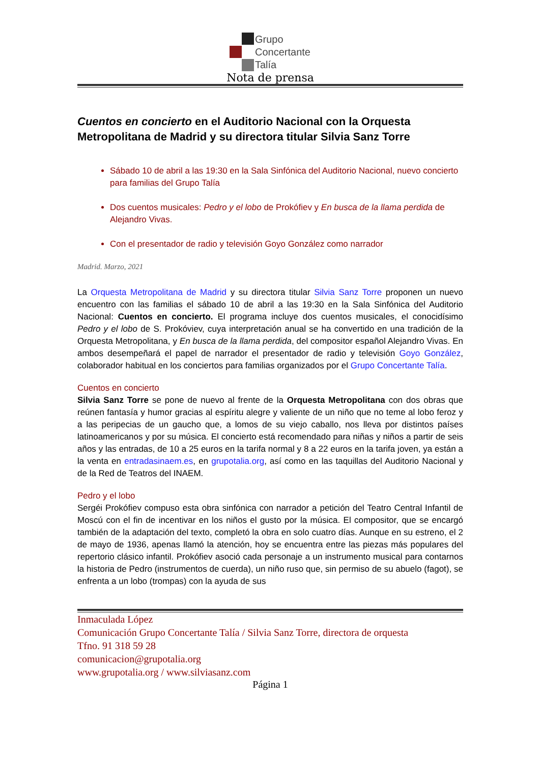Grupo
Concertante
Talía
Nota de prensa
Cuentos en concierto en el Auditorio Nacional con la Orquesta Metropolitana de Madrid y su directora titular Silvia Sanz Torre
Sábado 10 de abril a las 19:30 en la Sala Sinfónica del Auditorio Nacional, nuevo concierto para familias del Grupo Talía
Dos cuentos musicales: Pedro y el lobo de Prokófiev y En busca de la llama perdida de Alejandro Vivas.
Con el presentador de radio y televisión Goyo González como narrador
Madrid. Marzo, 2021
La Orquesta Metropolitana de Madrid y su directora titular Silvia Sanz Torre proponen un nuevo encuentro con las familias el sábado 10 de abril a las 19:30 en la Sala Sinfónica del Auditorio Nacional: Cuentos en concierto. El programa incluye dos cuentos musicales, el conocidísimo Pedro y el lobo de S. Prokóviev, cuya interpretación anual se ha convertido en una tradición de la Orquesta Metropolitana, y En busca de la llama perdida, del compositor español Alejandro Vivas. En ambos desempeñará el papel de narrador el presentador de radio y televisión Goyo González, colaborador habitual en los conciertos para familias organizados por el Grupo Concertante Talía.
Cuentos en concierto
Silvia Sanz Torre se pone de nuevo al frente de la Orquesta Metropolitana con dos obras que reúnen fantasía y humor gracias al espíritu alegre y valiente de un niño que no teme al lobo feroz y a las peripecias de un gaucho que, a lomos de su viejo caballo, nos lleva por distintos países latinoamericanos y por su música. El concierto está recomendado para niñas y niños a partir de seis años y las entradas, de 10 a 25 euros en la tarifa normal y 8 a 22 euros en la tarifa joven, ya están a la venta en entradasinaem.es, en grupotalia.org, así como en las taquillas del Auditorio Nacional y de la Red de Teatros del INAEM.
Pedro y el lobo
Sergéi Prokófiev compuso esta obra sinfónica con narrador a petición del Teatro Central Infantil de Moscú con el fin de incentivar en los niños el gusto por la música. El compositor, que se encargó también de la adaptación del texto, completó la obra en solo cuatro días. Aunque en su estreno, el 2 de mayo de 1936, apenas llamó la atención, hoy se encuentra entre las piezas más populares del repertorio clásico infantil. Prokófiev asoció cada personaje a un instrumento musical para contarnos la historia de Pedro (instrumentos de cuerda), un niño ruso que, sin permiso de su abuelo (fagot), se enfrenta a un lobo (trompas) con la ayuda de sus
Inmaculada López
Comunicación Grupo Concertante Talía / Silvia Sanz Torre, directora de orquesta
Tfno. 91 318 59 28
comunicacion@grupotalia.org
www.grupotalia.org / www.silviasanz.com
Página 1